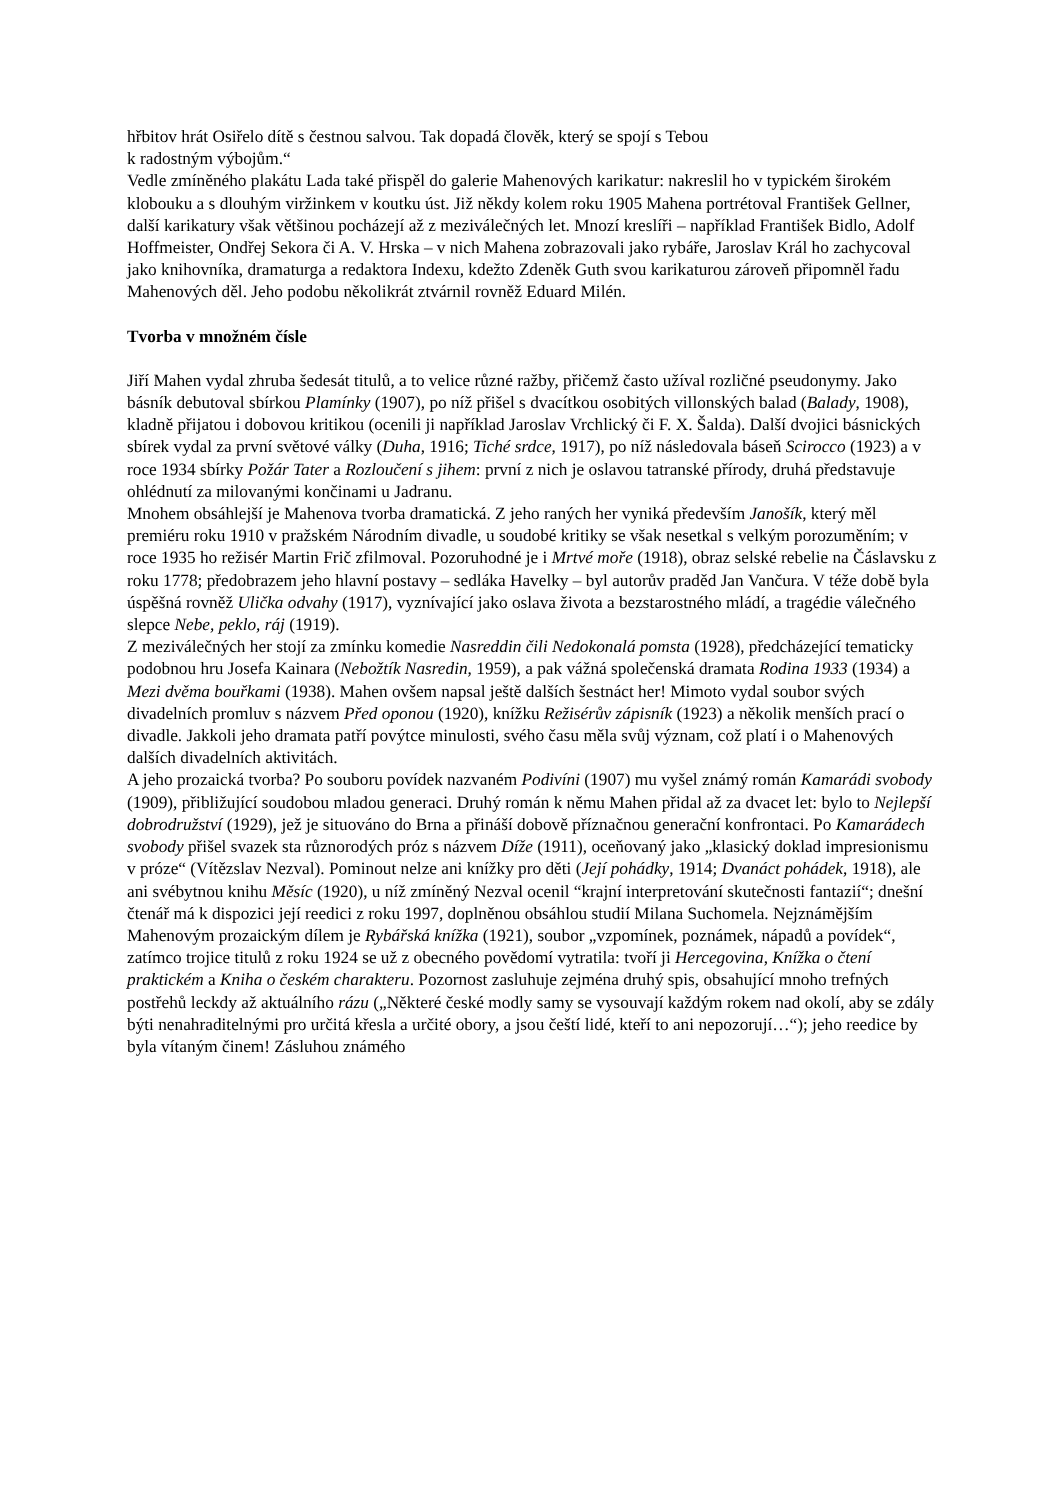hřbitov hrát Osiřelo dítě s čestnou salvou. Tak dopadá člověk, který se spojí s Tebou
k radostným výbojům.“
Vedle zmíněného plakátu Lada také přispěl do galerie Mahenových karikatur: nakreslil ho v typickém širokém klobouku a s dlouhým viržinkem v koutku úst. Již někdy kolem roku 1905 Mahena portrétoval František Gellner, další karikatury však většinou pocházejí až z meziválečných let. Mnozí kreslíři – například František Bidlo, Adolf Hoffmeister, Ondřej Sekora či A. V. Hrska – v nich Mahena zobrazovali jako rybáře, Jaroslav Král ho zachycoval jako knihovníka, dramaturga a redaktora Indexu, kdežto Zdeněk Guth svou karikaturou zároveň připomněl řadu Mahenových děl. Jeho podobu několikrát ztvárnil rovněž Eduard Milén.
Tvorba v množném čísle
Jiří Mahen vydal zhruba šedesát titulů, a to velice různé ražby, přičemž často užíval rozličné pseudonymy. Jako básník debutoval sbírkou Plamínky (1907), po níž přišel s dvacítkou osobitých villonských balad (Balady, 1908), kladně přijatou i dobovou kritikou (ocenili ji například Jaroslav Vrchlický či F. X. Šalda). Další dvojici básnických sbírek vydal za první světové války (Duha, 1916; Tiché srdce, 1917), po níž následovala báseň Scirocco (1923) a v roce 1934 sbírky Požár Tater a Rozloučení s jihem: první z nich je oslavou tatranské přírody, druhá představuje ohlédnutí za milovanými končinami u Jadranu.
Mnohem obsáhlejší je Mahenova tvorba dramatická. Z jeho raných her vyniká především Janošík, který měl premiéru roku 1910 v pražském Národním divadle, u soudobé kritiky se však nesetkal s velkým porozuměním; v roce 1935 ho režisér Martin Frič zfilmoval. Pozoruhodné je i Mrtvé moře (1918), obraz selské rebelie na Čáslavsku z roku 1778; předobrazem jeho hlavní postavy – sedláka Havelky – byl autorův praděd Jan Vančura. V téže době byla úspěšná rovněž Ulička odvahy (1917), vyznívající jako oslava života a bezstarostného mládí, a tragédie válečného slepce Nebe, peklo, ráj (1919).
Z meziválečných her stojí za zmínku komedie Nasreddin čili Nedokonalá pomsta (1928), předcházející tematicky podobnou hru Josefa Kainara (Nebožtík Nasredin, 1959), a pak vážná společenská dramata Rodina 1933 (1934) a Mezi dvěma bouřkami (1938). Mahen ovšem napsal ještě dalších šestnáct her! Mimoto vydal soubor svých divadelních promluv s názvem Před oponou (1920), knížku Režisérův zápisník (1923) a několik menších prací o divadle. Jakkoli jeho dramata patří povýtce minulosti, svého času měla svůj význam, což platí i o Mahenových dalších divadelních aktivitách.
A jeho prozaická tvorba? Po souboru povídek nazvaném Podivíni (1907) mu vyšel známý román Kamarádi svobody (1909), přibližující soudobou mladou generaci. Druhý román k němu Mahen přidal až za dvacet let: bylo to Nejlepší dobrodružství (1929), jež je situováno do Brna a přináší dobově příznačnou generační konfrontaci. Po Kamarádech svobody přišel svazek sta různorodých próz s názvem Díže (1911), oceňovaný jako „klasický doklad impresionismu v próze“ (Vítězslav Nezval). Pominout nelze ani knížky pro děti (Její pohádky, 1914; Dvanáct pohádek, 1918), ale ani svébytnou knihu Měsíc (1920), u níž zmíněný Nezval ocenil “krajní interpretování skutečnosti fantazií“; dnešní čtenář má k dispozici její reedici z roku 1997, doplněnou obsáhlou studií Milana Suchomela. Nejznámějším Mahenovým prozaickým dílem je Rybářská knížka (1921), soubor „vzpomínek, poznámek, nápadů a povídek“, zatímco trojice titulů z roku 1924 se už z obecného povědomí vytratila: tvoří ji Hercegovina, Knížka o čtení praktickém a Kniha o českém charakteru. Pozornost zasluhuje zejména druhý spis, obsahující mnoho trefných postřehů leckdy až aktuálního rázu („Některé české modly samy se vysouvají každým rokem nad okolí, aby se zdály býti nenahraditelnými pro určitá křesla a určité obory, a jsou čeští lidé, kteří to ani nepozorují…“); jeho reedice by byla vítaným činem! Zásluhou známého